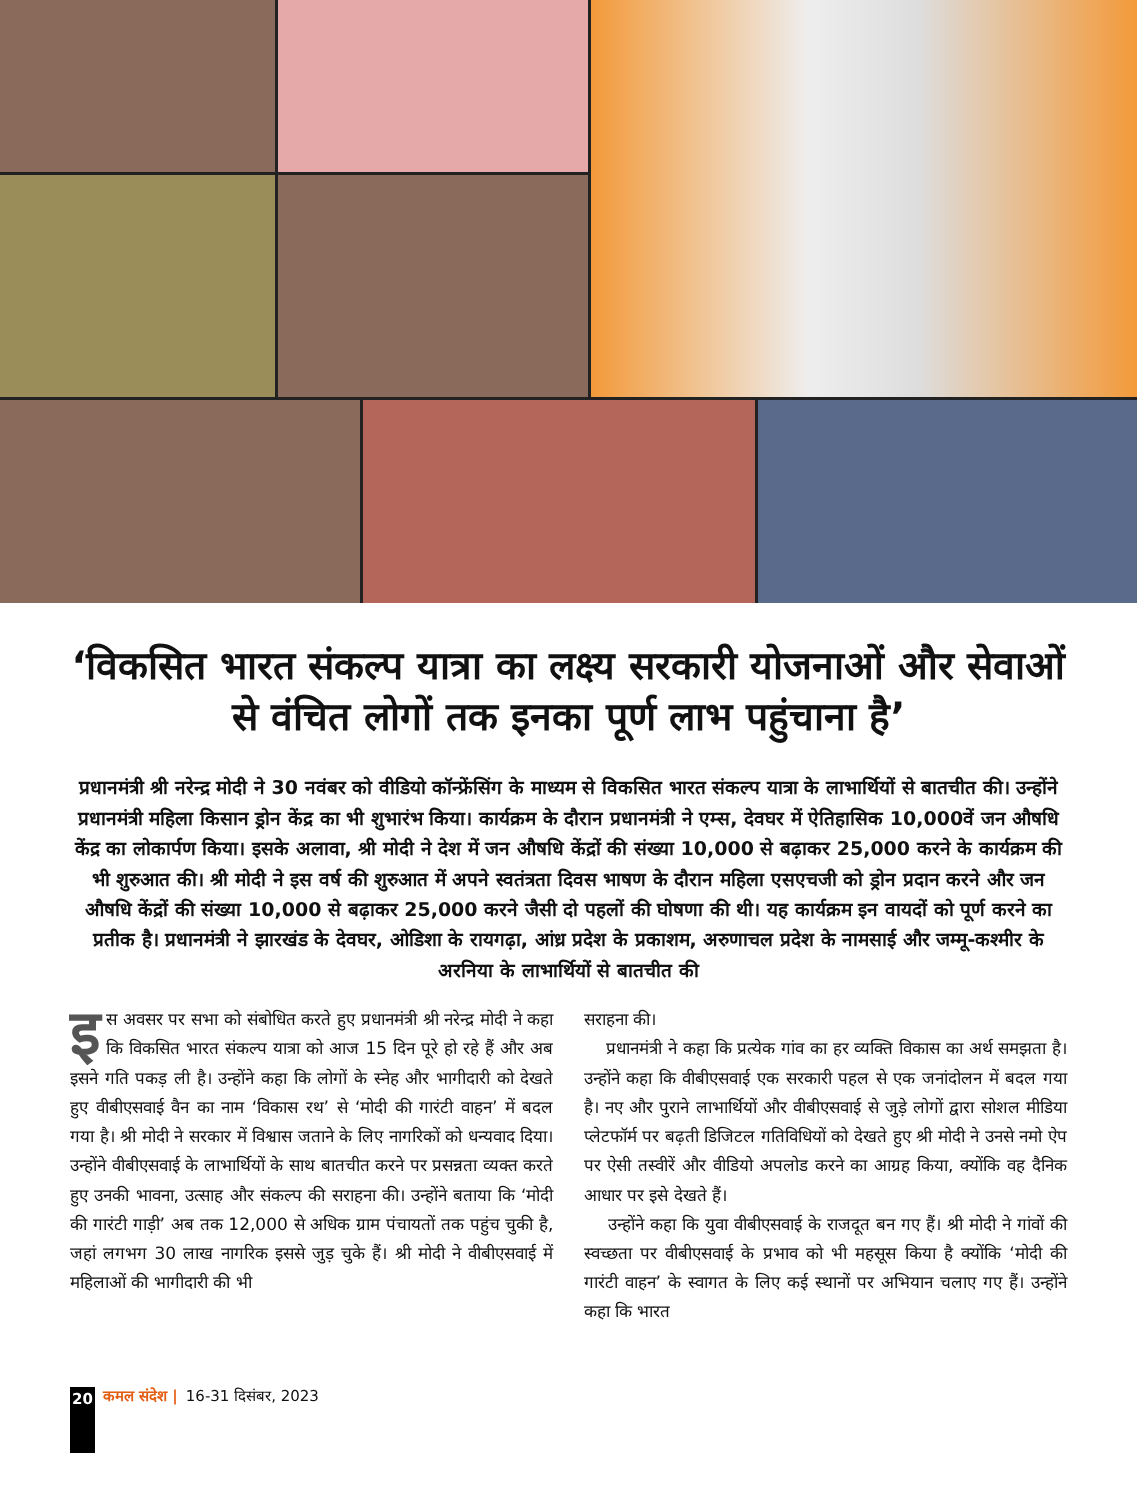‘विकसित भारत संकल्प यात्रा का लक्ष्य सरकारी योजनाओं और सेवाओं से वंचित लोगों तक इनका पूर्ण लाभ पहुंचाना है’
प्रधानमंत्री श्री नरेन्द्र मोदी ने 30 नवंबर को वीडियो कॉन्फ्रेंसिंग के माध्यम से विकसित भारत संकल्प यात्रा के लाभार्थियों से बातचीत की। उन्होंने प्रधानमंत्री महिला किसान ड्रोन केंद्र का भी शुभारंभ किया। कार्यक्रम के दौरान प्रधानमंत्री ने एम्स, देवघर में ऐतिहासिक 10,000वें जन औषधि केंद्र का लोकार्पण किया। इसके अलावा, श्री मोदी ने देश में जन औषधि केंद्रों की संख्या 10,000 से बढ़ाकर 25,000 करने के कार्यक्रम की भी शुरुआत की। श्री मोदी ने इस वर्ष की शुरुआत में अपने स्वतंत्रता दिवस भाषण के दौरान महिला एसएचजी को ड्रोन प्रदान करने और जन औषधि केंद्रों की संख्या 10,000 से बढ़ाकर 25,000 करने जैसी दो पहलों की घोषणा की थी। यह कार्यक्रम इन वायदों को पूर्ण करने का प्रतीक है। प्रधानमंत्री ने झारखंड के देवघर, ओडिशा के रायगढ़ा, आंध्र प्रदेश के प्रकाशम, अरुणाचल प्रदेश के नामसाई और जम्मू-कश्मीर के अरनिया के लाभार्थियों से बातचीत की
इस अवसर पर सभा को संबोधित करते हुए प्रधानमंत्री श्री नरेन्द्र मोदी ने कहा कि विकसित भारत संकल्प यात्रा को आज 15 दिन पूरे हो रहे हैं और अब इसने गति पकड़ ली है। उन्होंने कहा कि लोगों के स्नेह और भागीदारी को देखते हुए वीबीएसवाई वैन का नाम ‘विकास रथ’ से ‘मोदी की गारंटी वाहन’ में बदल गया है। श्री मोदी ने सरकार में विश्वास जताने के लिए नागरिकों को धन्यवाद दिया। उन्होंने वीबीएसवाई के लाभार्थियों के साथ बातचीत करने पर प्रसन्नता व्यक्त करते हुए उनकी भावना, उत्साह और संकल्प की सराहना की। उन्होंने बताया कि ‘मोदी की गारंटी गाड़ी’ अब तक 12,000 से अधिक ग्राम पंचायतों तक पहुंच चुकी है, जहां लगभग 30 लाख नागरिक इससे जुड़ चुके हैं। श्री मोदी ने वीबीएसवाई में महिलाओं की भागीदारी की भी
सराहना की।
प्रधानमंत्री ने कहा कि प्रत्येक गांव का हर व्यक्ति विकास का अर्थ समझता है। उन्होंने कहा कि वीबीएसवाई एक सरकारी पहल से एक जनांदोलन में बदल गया है। नए और पुराने लाभार्थियों और वीबीएसवाई से जुड़े लोगों द्वारा सोशल मीडिया प्लेटफॉर्म पर बढ़ती डिजिटल गतिविधियों को देखते हुए श्री मोदी ने उनसे नमो ऐप पर ऐसी तस्वीरें और वीडियो अपलोड करने का आग्रह किया, क्योंकि वह दैनिक आधार पर इसे देखते हैं।
उन्होंने कहा कि युवा वीबीएसवाई के राजदूत बन गए हैं। श्री मोदी ने गांवों की स्वच्छता पर वीबीएसवाई के प्रभाव को भी महसूस किया है क्योंकि ‘मोदी की गारंटी वाहन’ के स्वागत के लिए कई स्थानों पर अभियान चलाए गए हैं। उन्होंने कहा कि भारत
20 कमल संदेश | 16-31 दिसंबर, 2023